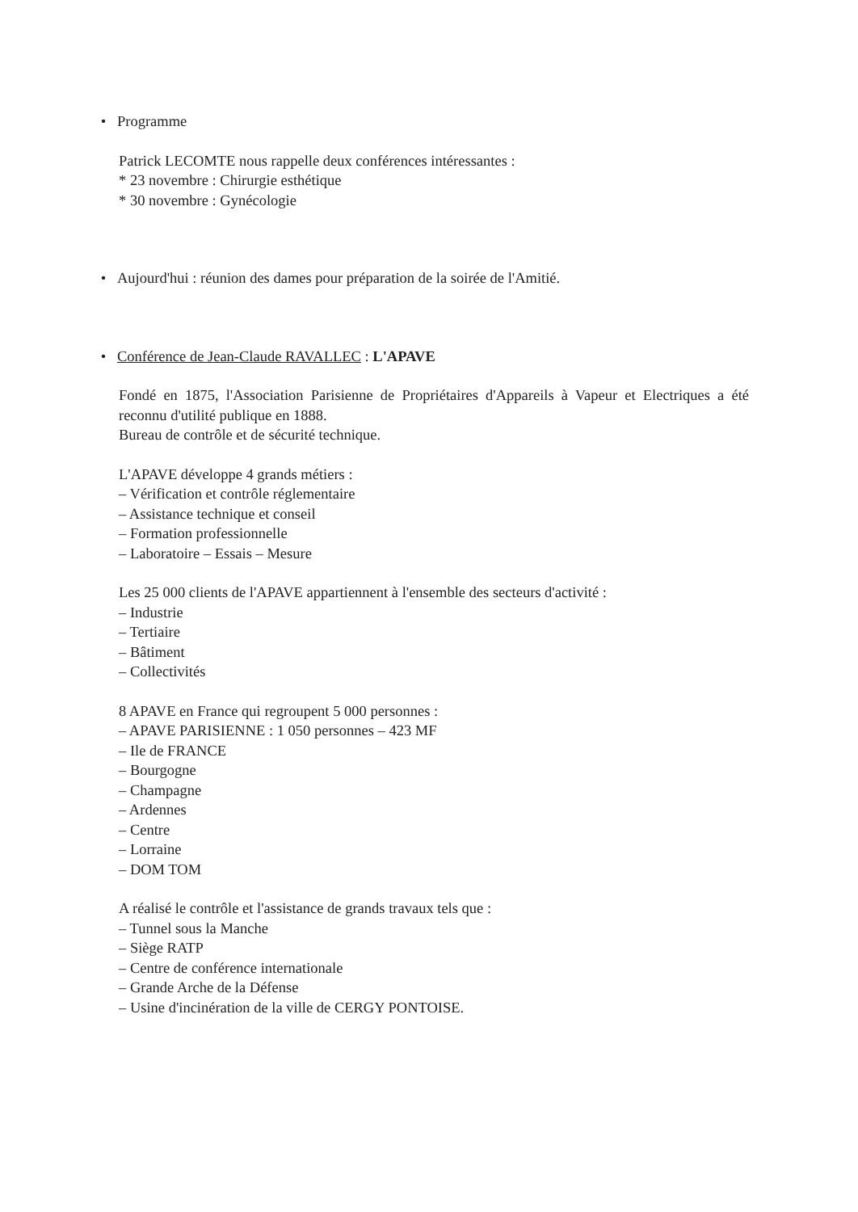• Programme
Patrick LECOMTE nous rappelle deux conférences intéressantes :
* 23 novembre : Chirurgie esthétique
* 30 novembre : Gynécologie
• Aujourd'hui : réunion des dames pour préparation de la soirée de l'Amitié.
• Conférence de Jean-Claude RAVALLEC : L'APAVE
Fondé en 1875, l'Association Parisienne de Propriétaires d'Appareils à Vapeur et Electriques a été reconnu d'utilité publique en 1888.
Bureau de contrôle et de sécurité technique.
L'APAVE développe 4 grands métiers :
– Vérification et contrôle réglementaire
– Assistance technique et conseil
– Formation professionnelle
– Laboratoire – Essais – Mesure
Les 25 000 clients de l'APAVE appartiennent à l'ensemble des secteurs d'activité :
– Industrie
– Tertiaire
– Bâtiment
– Collectivités
8 APAVE en France qui regroupent 5 000 personnes :
– APAVE PARISIENNE : 1 050 personnes – 423 MF
– Ile de FRANCE
– Bourgogne
– Champagne
– Ardennes
– Centre
– Lorraine
– DOM TOM
A réalisé le contrôle et l'assistance de grands travaux tels que :
– Tunnel sous la Manche
– Siège RATP
– Centre de conférence internationale
– Grande Arche de la Défense
– Usine d'incinération de la ville de CERGY PONTOISE.